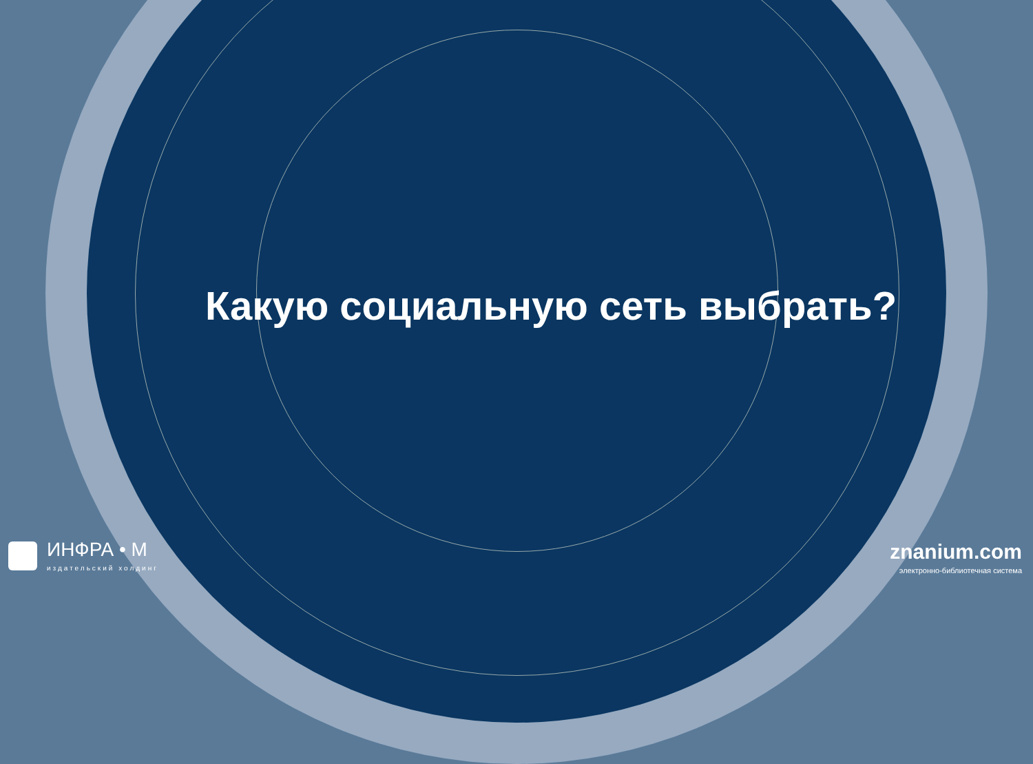Какую социальную сеть выбрать?
ИНФРА • М
издательский холдинг
znanium.com
электронно-библиотечная система